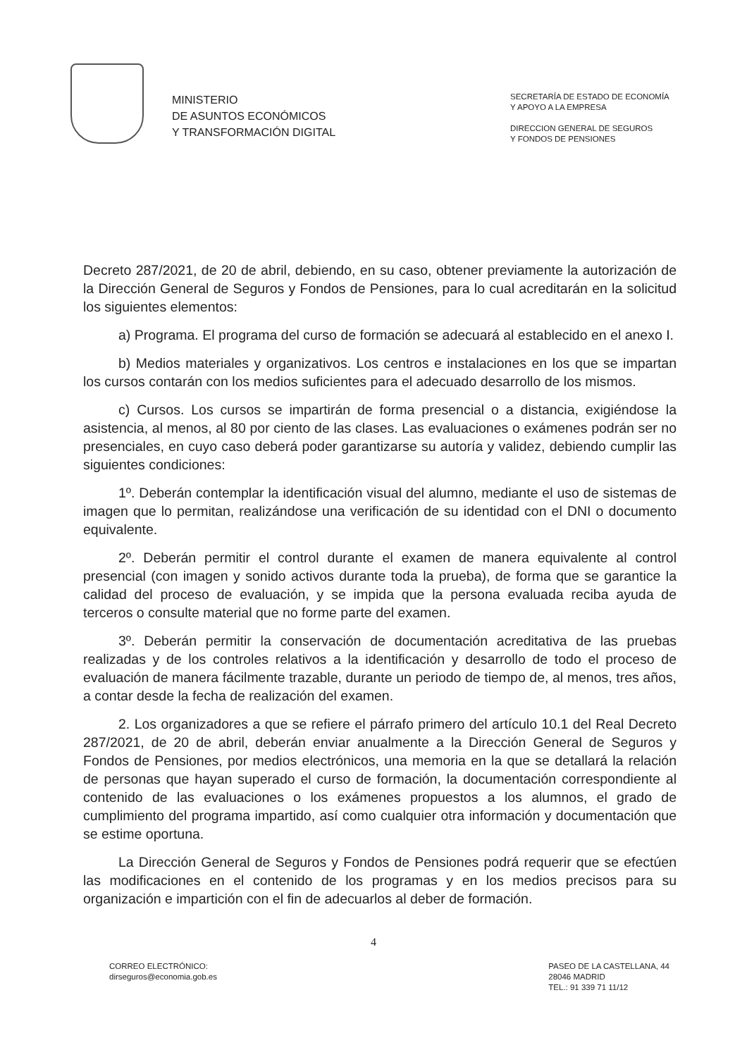MINISTERIO
DE ASUNTOS ECONÓMICOS
Y TRANSFORMACIÓN DIGITAL
SECRETARÍA DE ESTADO DE ECONOMÍA
Y APOYO A LA EMPRESA
DIRECCION GENERAL DE SEGUROS
Y FONDOS DE PENSIONES
Decreto 287/2021, de 20 de abril, debiendo, en su caso, obtener previamente la autorización de la Dirección General de Seguros y Fondos de Pensiones, para lo cual acreditarán en la solicitud los siguientes elementos:
a) Programa. El programa del curso de formación se adecuará al establecido en el anexo I.
b) Medios materiales y organizativos. Los centros e instalaciones en los que se impartan los cursos contarán con los medios suficientes para el adecuado desarrollo de los mismos.
c) Cursos. Los cursos se impartirán de forma presencial o a distancia, exigiéndose la asistencia, al menos, al 80 por ciento de las clases. Las evaluaciones o exámenes podrán ser no presenciales, en cuyo caso deberá poder garantizarse su autoría y validez, debiendo cumplir las siguientes condiciones:
1º. Deberán contemplar la identificación visual del alumno, mediante el uso de sistemas de imagen que lo permitan, realizándose una verificación de su identidad con el DNI o documento equivalente.
2º. Deberán permitir el control durante el examen de manera equivalente al control presencial (con imagen y sonido activos durante toda la prueba), de forma que se garantice la calidad del proceso de evaluación, y se impida que la persona evaluada reciba ayuda de terceros o consulte material que no forme parte del examen.
3º. Deberán permitir la conservación de documentación acreditativa de las pruebas realizadas y de los controles relativos a la identificación y desarrollo de todo el proceso de evaluación de manera fácilmente trazable, durante un periodo de tiempo de, al menos, tres años, a contar desde la fecha de realización del examen.
2. Los organizadores a que se refiere el párrafo primero del artículo 10.1 del Real Decreto 287/2021, de 20 de abril, deberán enviar anualmente a la Dirección General de Seguros y Fondos de Pensiones, por medios electrónicos, una memoria en la que se detallará la relación de personas que hayan superado el curso de formación, la documentación correspondiente al contenido de las evaluaciones o los exámenes propuestos a los alumnos, el grado de cumplimiento del programa impartido, así como cualquier otra información y documentación que se estime oportuna.
La Dirección General de Seguros y Fondos de Pensiones podrá requerir que se efectúen las modificaciones en el contenido de los programas y en los medios precisos para su organización e impartición con el fin de adecuarlos al deber de formación.
4
CORREO ELECTRÓNICO:
dirseguros@economia.gob.es
PASEO DE LA CASTELLANA, 44
28046 MADRID
TEL.: 91 339 71 11/12